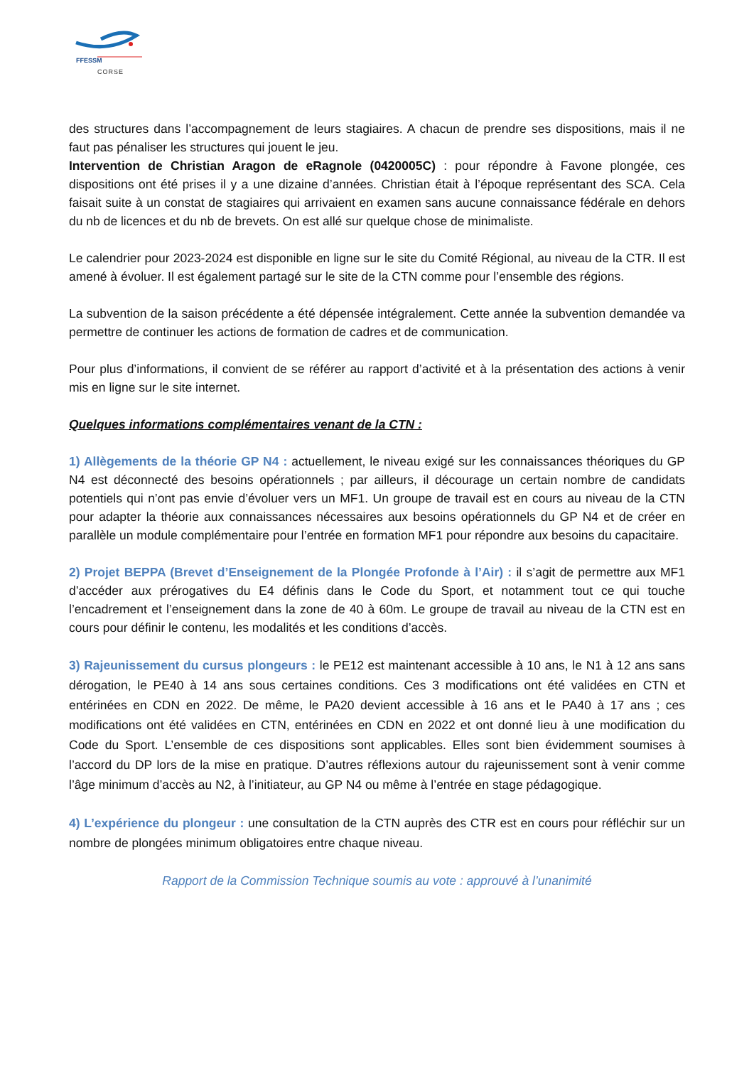FFESSM
CORSE
des structures dans l’accompagnement de leurs stagiaires. A chacun de prendre ses dispositions, mais il ne faut pas pénaliser les structures qui jouent le jeu.
Intervention de Christian Aragon de eRagnole (0420005C) : pour répondre à Favone plongée, ces dispositions ont été prises il y a une dizaine d’années. Christian était à l’époque représentant des SCA. Cela faisait suite à un constat de stagiaires qui arrivaient en examen sans aucune connaissance fédérale en dehors du nb de licences et du nb de brevets. On est allé sur quelque chose de minimaliste.
Le calendrier pour 2023-2024 est disponible en ligne sur le site du Comité Régional, au niveau de la CTR. Il est amené à évoluer. Il est également partagé sur le site de la CTN comme pour l’ensemble des régions.
La subvention de la saison précédente a été dépensée intégralement. Cette année la subvention demandée va permettre de continuer les actions de formation de cadres et de communication.
Pour plus d’informations, il convient de se référer au rapport d’activité et à la présentation des actions à venir mis en ligne sur le site internet.
Quelques informations complémentaires venant de la CTN :
1) Allègements de la théorie GP N4 : actuellement, le niveau exigé sur les connaissances théoriques du GP N4 est déconnecté des besoins opérationnels ; par ailleurs, il décourage un certain nombre de candidats potentiels qui n’ont pas envie d’évoluer vers un MF1. Un groupe de travail est en cours au niveau de la CTN pour adapter la théorie aux connaissances nécessaires aux besoins opérationnels du GP N4 et de créer en parallèle un module complémentaire pour l’entrée en formation MF1 pour répondre aux besoins du capacitaire.
2) Projet BEPPA (Brevet d’Enseignement de la Plongée Profonde à l’Air) : il s’agit de permettre aux MF1 d’accéder aux prérogatives du E4 définis dans le Code du Sport, et notamment tout ce qui touche l’encadrement et l’enseignement dans la zone de 40 à 60m. Le groupe de travail au niveau de la CTN est en cours pour définir le contenu, les modalités et les conditions d’accès.
3) Rajeunissement du cursus plongeurs : le PE12 est maintenant accessible à 10 ans, le N1 à 12 ans sans dérogation, le PE40 à 14 ans sous certaines conditions. Ces 3 modifications ont été validées en CTN et entérinées en CDN en 2022. De même, le PA20 devient accessible à 16 ans et le PA40 à 17 ans ; ces modifications ont été validées en CTN, entérinées en CDN en 2022 et ont donné lieu à une modification du Code du Sport. L’ensemble de ces dispositions sont applicables. Elles sont bien évidemment soumises à l’accord du DP lors de la mise en pratique. D’autres réflexions autour du rajeunissement sont à venir comme l’âge minimum d’accès au N2, à l’initiateur, au GP N4 ou même à l’entrée en stage pédagogique.
4) L’expérience du plongeur : une consultation de la CTN auprès des CTR est en cours pour réfléchir sur un nombre de plongées minimum obligatoires entre chaque niveau.
Rapport de la Commission Technique soumis au vote : approuvé à l’unanimité